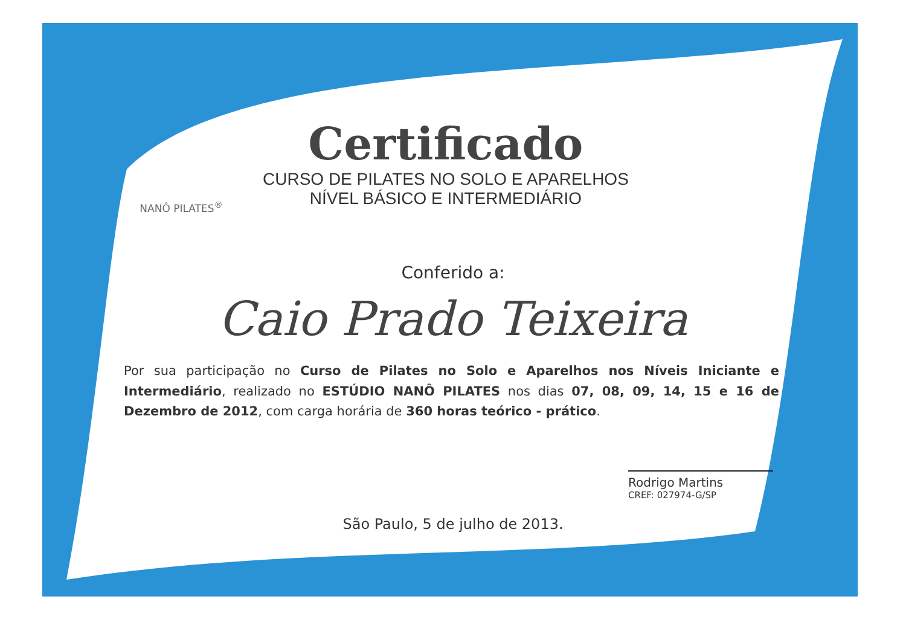NANÔ PILATES<sup>®</sup>
Certificado
CURSO DE PILATES NO SOLO E APARELHOS
NÍVEL BÁSICO E INTERMEDIÁRIO
Conferido a:
Caio Prado Teixeira
Por sua participação no Curso de Pilates no Solo e Aparelhos nos Níveis Iniciante e Intermediário, realizado no ESTÚDIO NANÔ PILATES nos dias 07, 08, 09, 14, 15 e 16 de Dezembro de 2012, com carga horária de 360 horas teórico - prático.
Rodrigo Martins
CREF: 027974-G/SP
São Paulo, 5 de julho de 2013.